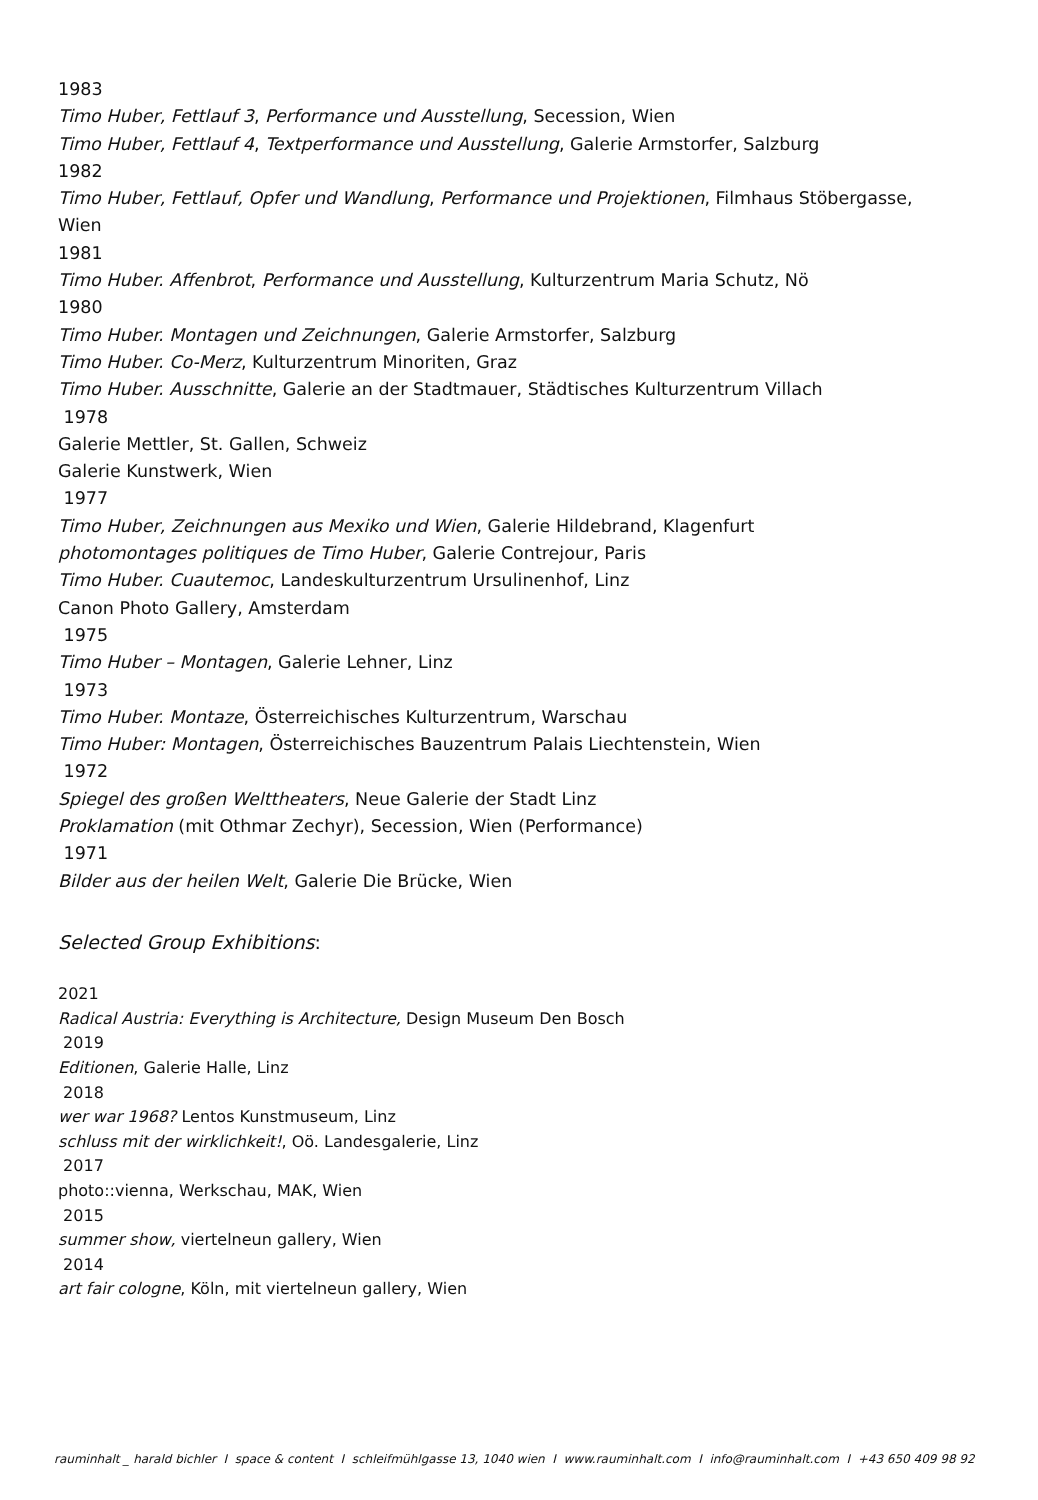1983
Timo Huber, Fettlauf 3, Performance und Ausstellung, Secession, Wien
Timo Huber, Fettlauf 4, Textperformance und Ausstellung, Galerie Armstorfer, Salzburg
1982
Timo Huber, Fettlauf, Opfer und Wandlung, Performance und Projektionen, Filmhaus Stöbergasse, Wien
1981
Timo Huber. Affenbrot, Performance und Ausstellung, Kulturzentrum Maria Schutz, Nö
1980
Timo Huber. Montagen und Zeichnungen, Galerie Armstorfer, Salzburg
Timo Huber. Co-Merz, Kulturzentrum Minoriten, Graz
Timo Huber. Ausschnitte, Galerie an der Stadtmauer, Städtisches Kulturzentrum Villach
1978
Galerie Mettler, St. Gallen, Schweiz
Galerie Kunstwerk, Wien
1977
Timo Huber, Zeichnungen aus Mexiko und Wien, Galerie Hildebrand, Klagenfurt
photomontages politiques de Timo Huber, Galerie Contrejour, Paris
Timo Huber. Cuautemoc, Landeskulturzentrum Ursulinenhof, Linz
Canon Photo Gallery, Amsterdam
1975
Timo Huber – Montagen, Galerie Lehner, Linz
1973
Timo Huber. Montaze, Österreichisches Kulturzentrum, Warschau
Timo Huber: Montagen, Österreichisches Bauzentrum Palais Liechtenstein, Wien
1972
Spiegel des großen Welttheaters, Neue Galerie der Stadt Linz
Proklamation (mit Othmar Zechyr), Secession, Wien (Performance)
1971
Bilder aus der heilen Welt, Galerie Die Brücke, Wien
Selected Group Exhibitions:
2021
Radical Austria: Everything is Architecture, Design Museum Den Bosch
2019
Editionen, Galerie Halle, Linz
2018
wer war 1968? Lentos Kunstmuseum, Linz
schluss mit der wirklichkeit!, Oö. Landesgalerie, Linz
2017
photo::vienna, Werkschau, MAK, Wien
2015
summer show, viertelneun gallery, Wien
2014
art fair cologne, Köln, mit viertelneun gallery, Wien
rauminhalt _ harald bichler I space & content I schleifmühlgasse 13, 1040 wien I www.rauminhalt.com I info@rauminhalt.com I +43 650 409 98 92